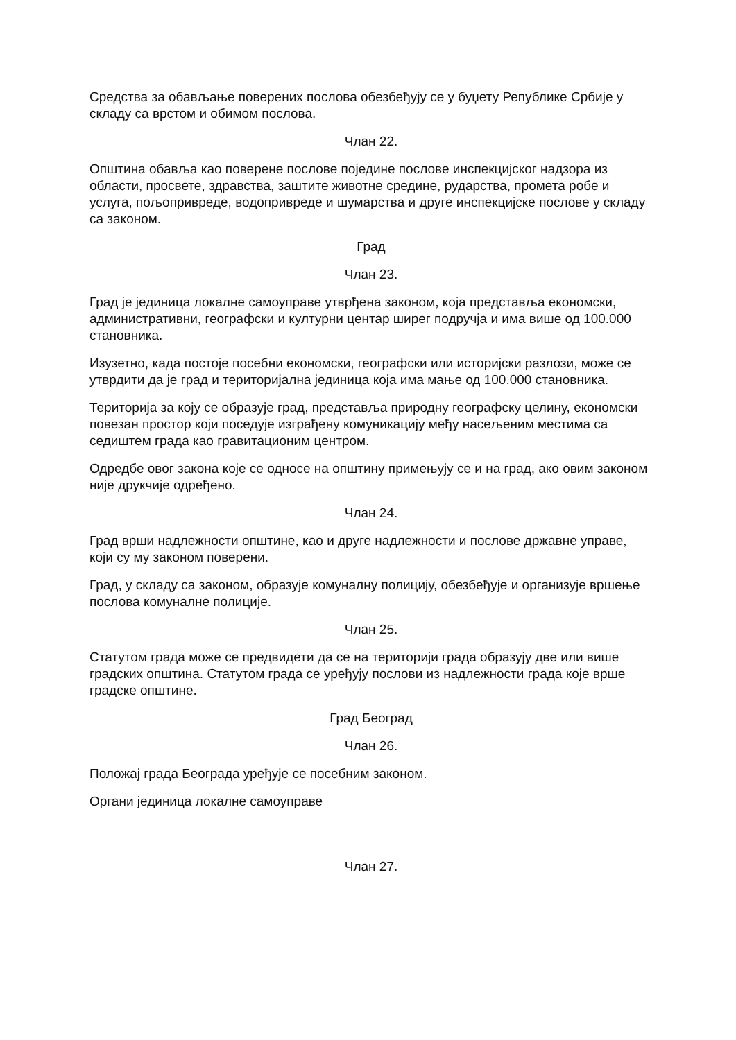Средства за обављање поверених послова обезбеђују се у буџету Републике Србије у складу са врстом и обимом послова.
Члан 22.
Општина обавља као поверене послове поједине послове инспекцијског надзора из области, просвете, здравства, заштите животне средине, рударства, промета робе и услуга, пољопривреде, водопривреде и шумарства и друге инспекцијске послове у складу са законом.
Град
Члан 23.
Град је јединица локалне самоуправе утврђена законом, која представља економски, административни, географски и културни центар ширег подручја и има више од 100.000 становника.
Изузетно, када постоје посебни економски, географски или историјски разлози, може се утврдити да је град и територијална јединица која има мање од 100.000 становника.
Територија за коју се образује град, представља природну географску целину, економски повезан простор који поседује изграђену комуникацију међу насељеним местима са седиштем града као гравитационим центром.
Одредбе овог закона које се односе на општину примењују се и на град, ако овим законом није друкчије одређено.
Члан 24.
Град врши надлежности општине, као и друге надлежности и послове државне управе, који су му законом поверени.
Град, у складу са законом, образује комуналну полицију, обезбеђује и организује вршење послова комуналне полиције.
Члан 25.
Статутом града може се предвидети да се на територији града образују две или више градских општина. Статутом града се уређују послови из надлежности града које врше градске општине.
Град Београд
Члан 26.
Положај града Београда уређује се посебним законом.
Органи јединица локалне самоуправе
Члан 27.